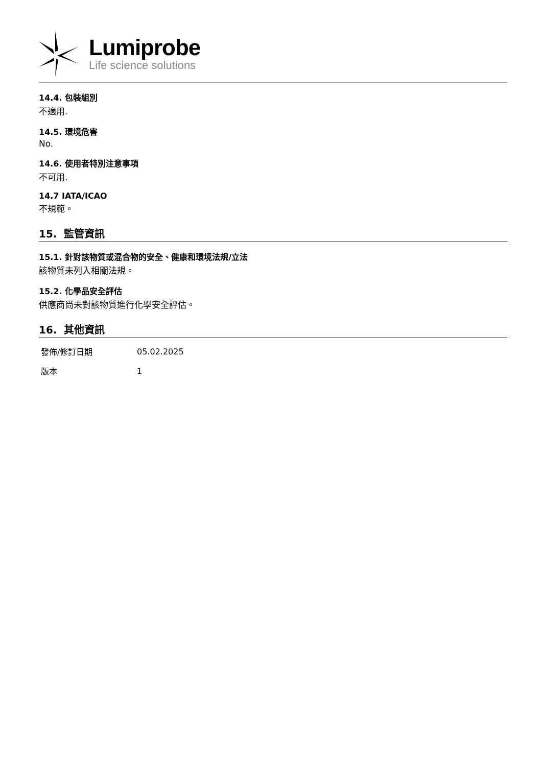Lumiprobe
Life science solutions
14.4. 包裝組別
不適用.
14.5. 環境危害
No.
14.6. 使用者特別注意事項
不可用.
14.7 IATA/ICAO
不規範。
15. 監管資訊
15.1. 針對該物質或混合物的安全、健康和環境法規/立法
該物質未列入相關法規。
15.2. 化學品安全評估
供應商尚未對該物質進行化學安全評估。
16. 其他資訊
| 發佈/修訂日期 | 05.02.2025 |
| 版本 | 1 |